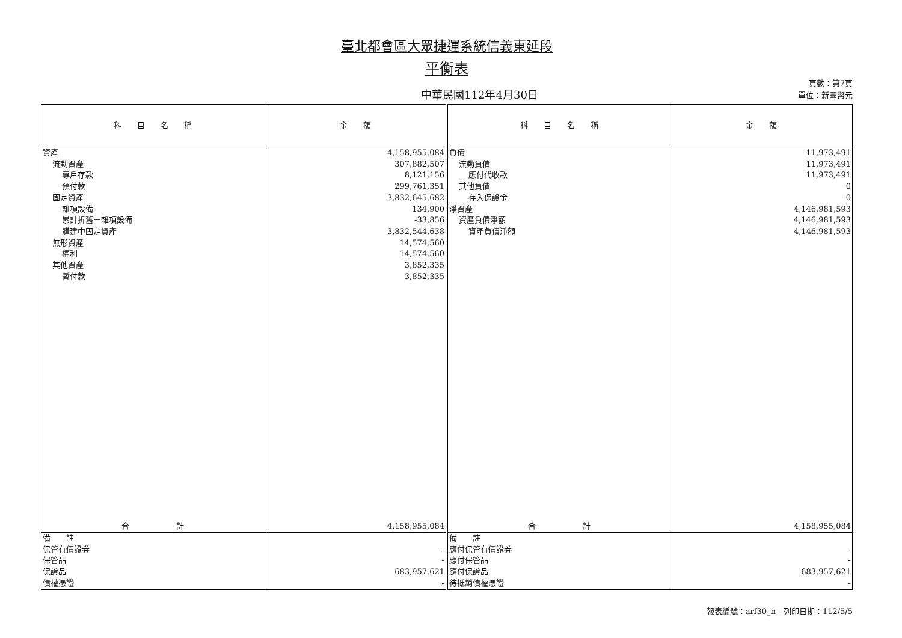臺北都會區大眾捷運系統信義東延段
平衡表
中華民國112年4月30日
頁數：第7頁
單位：新臺幣元
| 科 目 名 稱 | 金 額 | 科 目 名 稱 | 金 額 |
| --- | --- | --- | --- |
| 資產 流動資產 專戶存款 預付款 固定資產 雜項設備 累計折舊－雜項設備 購建中固定資產 無形資產 權利 其他資產 暫付款 | 4,158,955,084 307,882,507 8,121,156 299,761,351 3,832,645,682 134,900 -33,856 3,832,544,638 14,574,560 14,574,560 3,852,335 3,852,335 | 負債 流動負債 應付代收款 其他負債 存入保證金 淨資產 資產負債淨額 資產負債淨額 | 11,973,491 11,973,491 11,973,491 0 0 4,146,981,593 4,146,981,593 4,146,981,593 |
| 合 計 | 4,158,955,084 | 合 計 | 4,158,955,084 |
| 備 註 保管有價證券 保管品 保證品 債權憑證 | - - 683,957,621 - | 備 註 應付保管有價證券 應付保管品 應付保證品 待抵銷債權憑證 | - - 683,957,621 - |
報表編號：arf30_n　列印日期：112/5/5